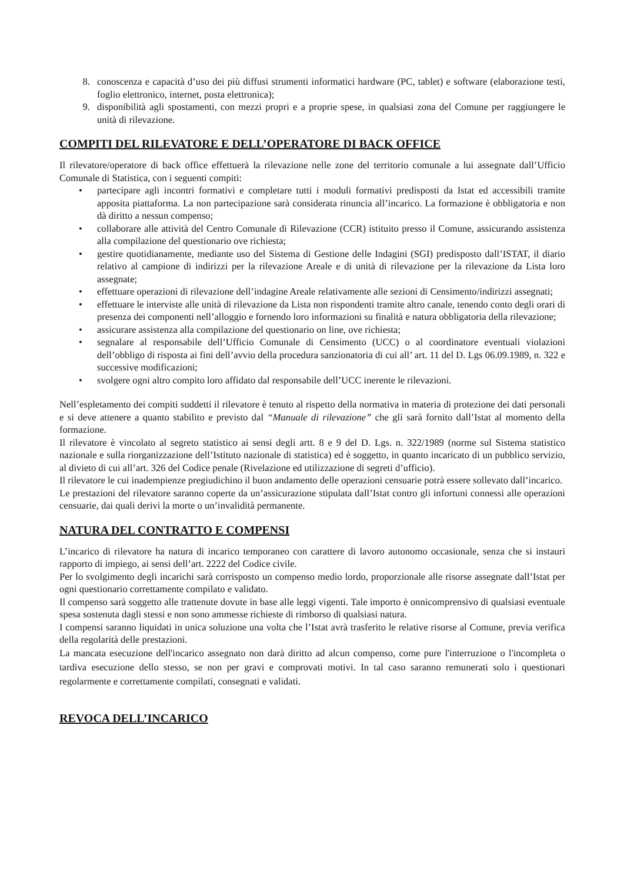8. conoscenza e capacità d’uso dei più diffusi strumenti informatici hardware (PC, tablet) e software (elaborazione testi, foglio elettronico, internet, posta elettronica);
9. disponibilità agli spostamenti, con mezzi propri e a proprie spese, in qualsiasi zona del Comune per raggiungere le unità di rilevazione.
COMPITI DEL RILEVATORE E DELL’OPERATORE DI BACK OFFICE
Il rilevatore/operatore di back office effettuerà la rilevazione nelle zone del territorio comunale a lui assegnate dall’Ufficio Comunale di Statistica, con i seguenti compiti:
• partecipare agli incontri formativi e completare tutti i moduli formativi predisposti da Istat ed accessibili tramite apposita piattaforma. La non partecipazione sarà considerata rinuncia all’incarico. La formazione è obbligatoria e non dà diritto a nessun compenso;
• collaborare alle attività del Centro Comunale di Rilevazione (CCR) istituito presso il Comune, assicurando assistenza alla compilazione del questionario ove richiesta;
• gestire quotidianamente, mediante uso del Sistema di Gestione delle Indagini (SGI) predisposto dall’ISTAT, il diario relativo al campione di indirizzi per la rilevazione Areale e di unità di rilevazione per la rilevazione da Lista loro assegnate;
• effettuare operazioni di rilevazione dell’indagine Areale relativamente alle sezioni di Censimento/indirizzi assegnati;
• effettuare le interviste alle unità di rilevazione da Lista non rispondenti tramite altro canale, tenendo conto degli orari di presenza dei componenti nell’alloggio e fornendo loro informazioni su finalità e natura obbligatoria della rilevazione;
• assicurare assistenza alla compilazione del questionario on line, ove richiesta;
• segnalare al responsabile dell’Ufficio Comunale di Censimento (UCC) o al coordinatore eventuali violazioni dell’obbligo di risposta ai fini dell’avvio della procedura sanzionatoria di cui all’ art. 11 del D. Lgs 06.09.1989, n. 322 e successive modificazioni;
• svolgere ogni altro compito loro affidato dal responsabile dell’UCC inerente le rilevazioni.
Nell’espletamento dei compiti suddetti il rilevatore è tenuto al rispetto della normativa in materia di protezione dei dati personali e si deve attenere a quanto stabilito e previsto dal “Manuale di rilevazione” che gli sarà fornito dall’Istat al momento della formazione.
Il rilevatore è vincolato al segreto statistico ai sensi degli artt. 8 e 9 del D. Lgs. n. 322/1989 (norme sul Sistema statistico nazionale e sulla riorganizzazione dell’Istituto nazionale di statistica) ed è soggetto, in quanto incaricato di un pubblico servizio, al divieto di cui all’art. 326 del Codice penale (Rivelazione ed utilizzazione di segreti d’ufficio).
Il rilevatore le cui inadempienze pregiudichino il buon andamento delle operazioni censuarie potrà essere sollevato dall’incarico.
Le prestazioni del rilevatore saranno coperte da un’assicurazione stipulata dall’Istat contro gli infortuni connessi alle operazioni censuarie, dai quali derivi la morte o un’invalidità permanente.
NATURA DEL CONTRATTO E COMPENSI
L’incarico di rilevatore ha natura di incarico temporaneo con carattere di lavoro autonomo occasionale, senza che si instauri rapporto di impiego, ai sensi dell’art. 2222 del Codice civile.
Per lo svolgimento degli incarichi sarà corrisposto un compenso medio lordo, proporzionale alle risorse assegnate dall’Istat per ogni questionario correttamente compilato e validato.
Il compenso sarà soggetto alle trattenute dovute in base alle leggi vigenti. Tale importo è onnicomprensivo di qualsiasi eventuale spesa sostenuta dagli stessi e non sono ammesse richieste di rimborso di qualsiasi natura.
I compensi saranno liquidati in unica soluzione una volta che l’Istat avrà trasferito le relative risorse al Comune, previa verifica della regolarità delle prestazioni.
La mancata esecuzione dell'incarico assegnato non darà diritto ad alcun compenso, come pure l'interruzione o l'incompleta o tardiva esecuzione dello stesso, se non per gravi e comprovati motivi. In tal caso saranno remunerati solo i questionari regolarmente e correttamente compilati, consegnati e validati.
REVOCA DELL’INCARICO